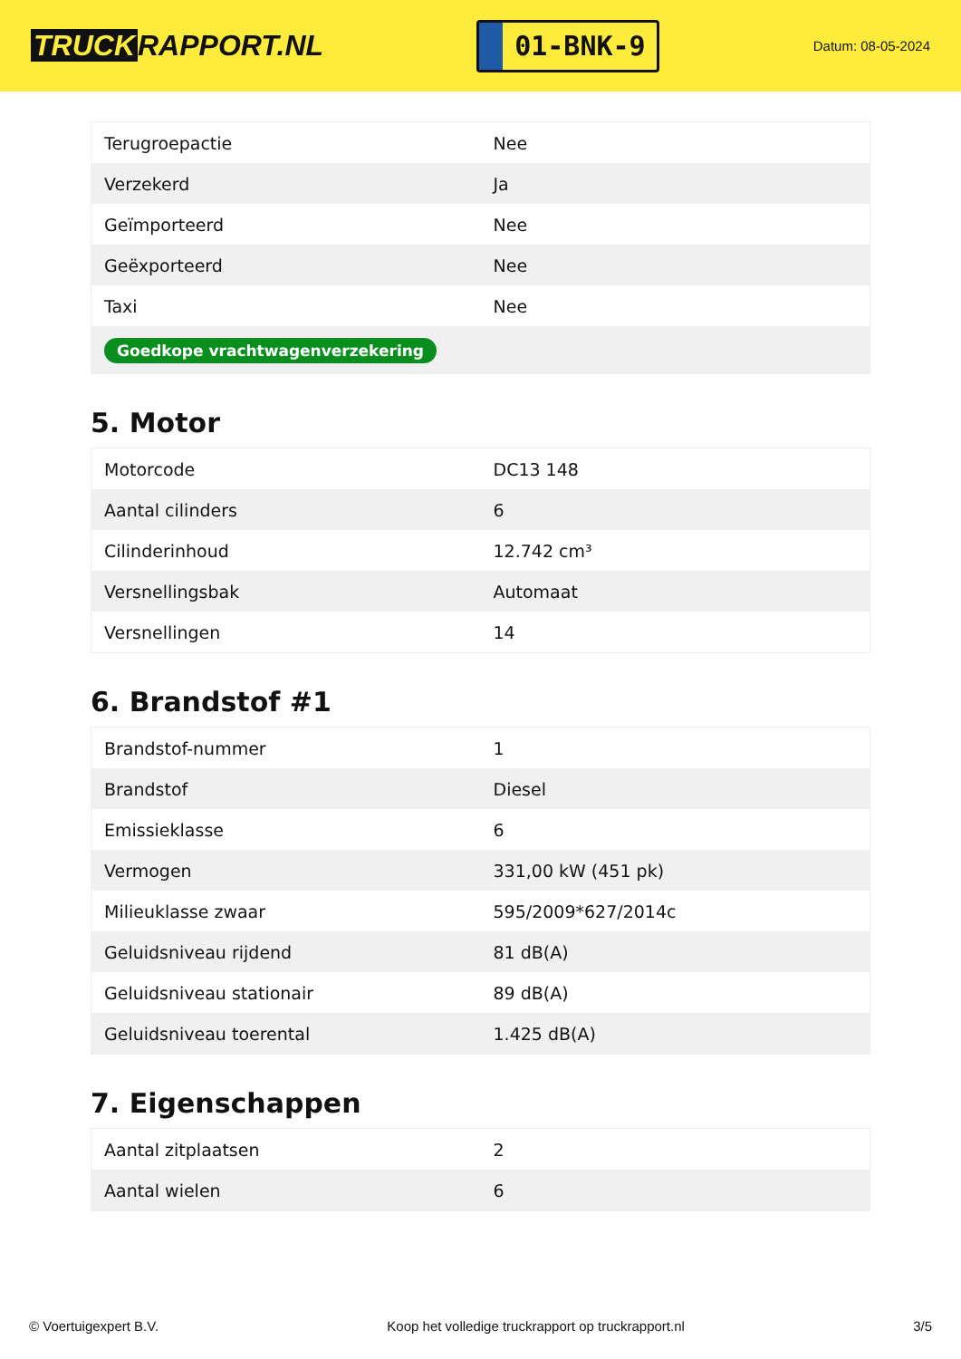TRUCK RAPPORT.NL
01-BNK-9
Datum: 08-05-2024
| Terugroepactie | Nee |
| Verzekerd | Ja |
| Geïmporteerd | Nee |
| Geëxporteerd | Nee |
| Taxi | Nee |
| Goedkope vrachtwagenverzekering | |
5. Motor
| Motorcode | DC13 148 |
| Aantal cilinders | 6 |
| Cilinderinhoud | 12.742 cm³ |
| Versnellingsbak | Automaat |
| Versnellingen | 14 |
6. Brandstof #1
| Brandstof-nummer | 1 |
| Brandstof | Diesel |
| Emissieklasse | 6 |
| Vermogen | 331,00 kW (451 pk) |
| Milieuklasse zwaar | 595/2009*627/2014c |
| Geluidsniveau rijdend | 81 dB(A) |
| Geluidsniveau stationair | 89 dB(A) |
| Geluidsniveau toerental | 1.425 dB(A) |
7. Eigenschappen
| Aantal zitplaatsen | 2 |
| Aantal wielen | 6 |
© Voertuigexpert B.V. Koop het volledige truckrapport op truckrapport.nl 3/5